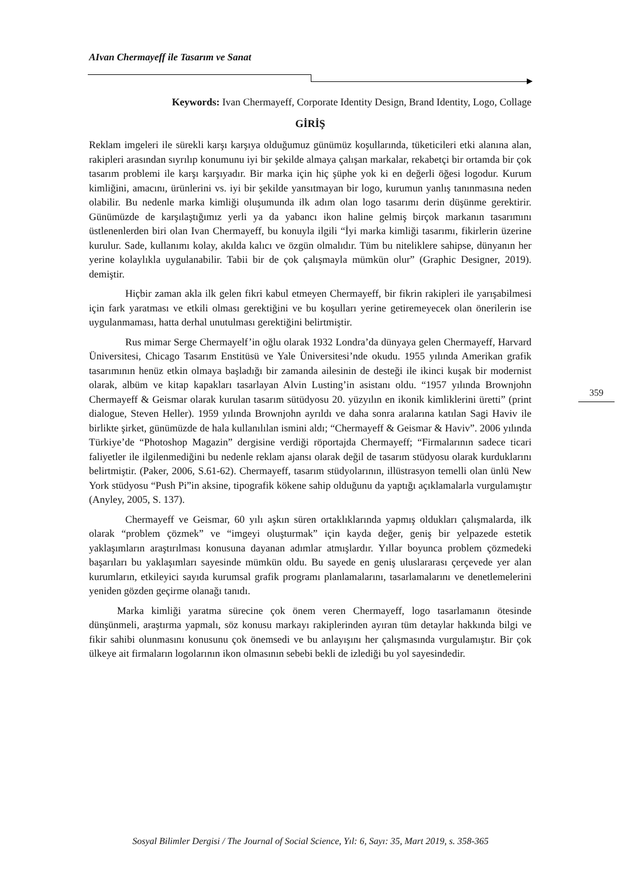AIvan Chermayeff ile Tasarım ve Sanat
Keywords: Ivan Chermayeff, Corporate Identity Design, Brand Identity, Logo, Collage
GİRİŞ
Reklam imgeleri ile sürekli karşı karşıya olduğumuz günümüz koşullarında, tüketicileri etki alanına alan, rakipleri arasından sıyrılıp konumunu iyi bir şekilde almaya çalışan markalar, rekabetçi bir ortamda bir çok tasarım problemi ile karşı karşıyadır. Bir marka için hiç şüphe yok ki en değerli öğesi logodur. Kurum kimliğini, amacını, ürünlerini vs. iyi bir şekilde yansıtmayan bir logo, kurumun yanlış tanınmasına neden olabilir. Bu nedenle marka kimliği oluşumunda ilk adım olan logo tasarımı derin düşünme gerektirir. Günümüzde de karşılaştığımız yerli ya da yabancı ikon haline gelmiş birçok markanın tasarımını üstlenenlerden biri olan Ivan Chermayeff, bu konuyla ilgili “İyi marka kimliği tasarımı, fikirlerin üzerine kurulur. Sade, kullanımı kolay, akılda kalıcı ve özgün olmalıdır. Tüm bu niteliklere sahipse, dünyanın her yerine kolaylıkla uygulanabilir. Tabii bir de çok çalışmayla mümkün olur” (Graphic Designer, 2019). demiştir.
Hiçbir zaman akla ilk gelen fikri kabul etmeyen Chermayeff, bir fikrin rakipleri ile yarışabilmesi için fark yaratması ve etkili olması gerektiğini ve bu koşulları yerine getiremeyecek olan önerilerin ise uygulanmaması, hatta derhal unutulması gerektiğini belirtmiştir.
Rus mimar Serge Chermayelf’in oğlu olarak 1932 Londra’da dünyaya gelen Chermayeff, Harvard Üniversitesi, Chicago Tasarım Enstitüsü ve Yale Üniversitesi’nde okudu. 1955 yılında Amerikan grafik tasarımının henüz etkin olmaya başladığı bir zamanda ailesinin de desteği ile ikinci kuşak bir modernist olarak, albüm ve kitap kapakları tasarlayan Alvin Lusting’in asistanı oldu. “1957 yılında Brownjohn Chermayeff & Geismar olarak kurulan tasarım sütüdyosu 20. yüzyılın en ikonik kimliklerini üretti” (print dialogue, Steven Heller). 1959 yılında Brownjohn ayrıldı ve daha sonra aralarına katılan Sagi Haviv ile birlikte şirket, günümüzde de hala kullanılılan ismini aldı; “Chermayeff & Geismar & Haviv”. 2006 yılında Türkiye’de “Photoshop Magazin” dergisine verdiği röportajda Chermayeff; “Firmalarının sadece ticari faliyetler ile ilgilenmediğini bu nedenle reklam ajansı olarak değil de tasarım stüdyosu olarak kurduklarını belirtmiştir. (Paker, 2006, S.61-62). Chermayeff, tasarım stüdyolarının, illüstrasyon temelli olan ünlü New York stüdyosu “Push Pi”in aksine, tipografik kökene sahip olduğunu da yaptığı açıklamalarla vurgulamıştır (Anyley, 2005, S. 137).
Chermayeff ve Geismar, 60 yılı aşkın süren ortaklıklarında yapmış oldukları çalışmalarda, ilk olarak “problem çözmek” ve “imgeyi oluşturmak” için kayda değer, geniş bir yelpazede estetik yaklaşımların araştırılması konusuna dayanan adımlar atmışlardır. Yıllar boyunca problem çözmedeki başarıları bu yaklaşımları sayesinde mümkün oldu. Bu sayede en geniş uluslararası çerçevede yer alan kurumların, etkileyici sayıda kurumsal grafik programı planlamalarını, tasarlamalarını ve denetlemelerini yeniden gözden geçirme olanağı tanıdı.
Marka kimliği yaratma sürecine çok önem veren Chermayeff, logo tasarlamanın ötesinde dünşünmeli, araştırma yapmalı, söz konusu markayı rakiplerinden ayıran tüm detaylar hakkında bilgi ve fikir sahibi olunmasını konusunu çok önemsedi ve bu anlayışını her çalışmasında vurgulamıştır. Bir çok ülkeye ait firmaların logolarının ikon olmasının sebebi bekli de izlediği bu yol sayesindedir.
359
Sosyal Bilimler Dergisi / The Journal of Social Science, Yıl: 6, Sayı: 35, Mart 2019, s. 358-365